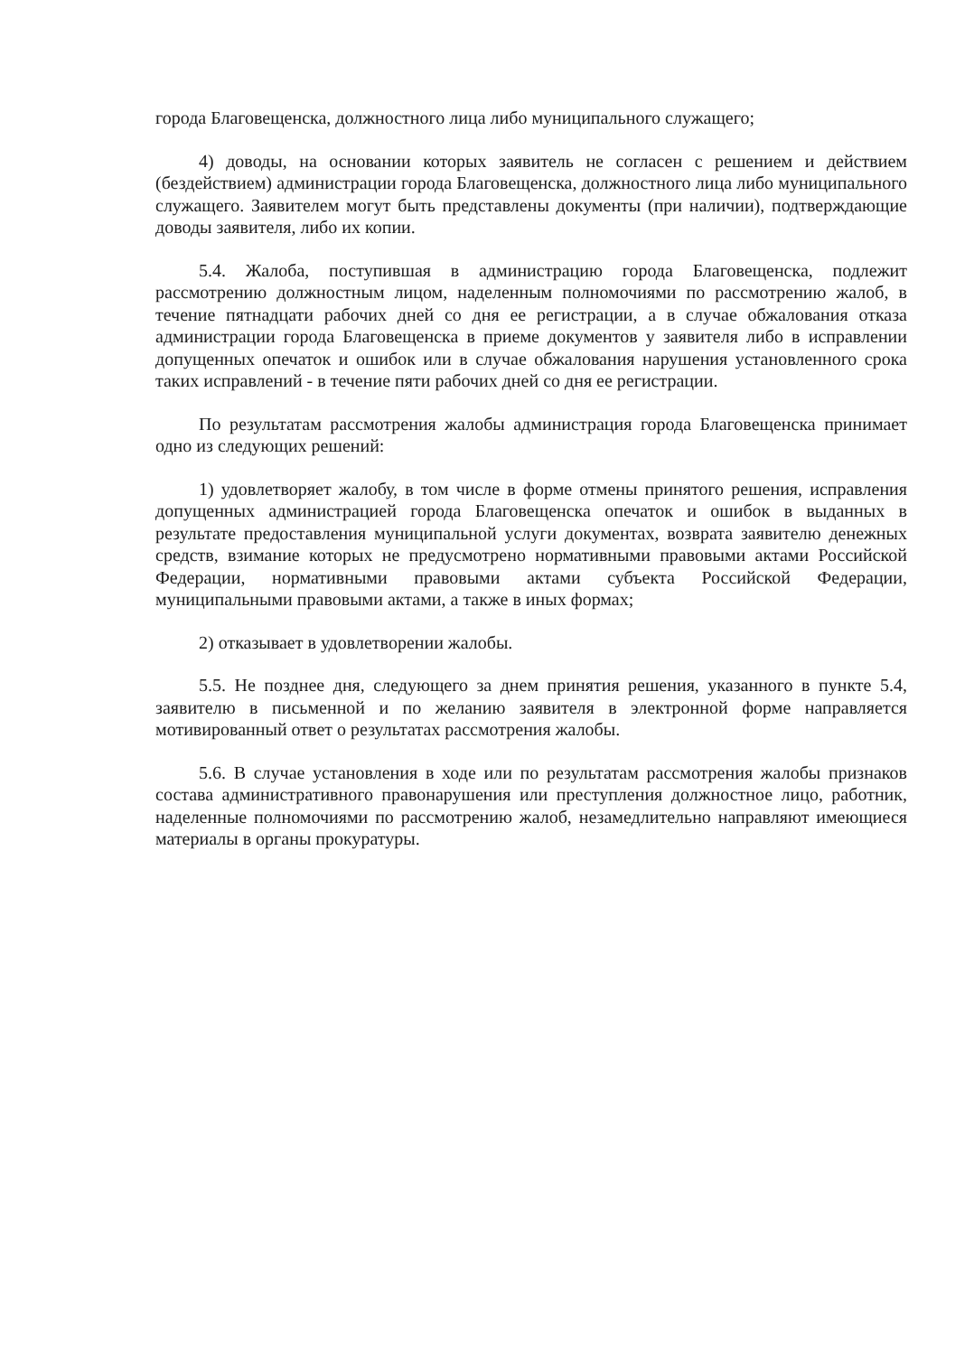города Благовещенска, должностного лица либо муниципального служащего;
4) доводы, на основании которых заявитель не согласен с решением и действием (бездействием) администрации города Благовещенска, должностного лица либо муниципального служащего. Заявителем могут быть представлены документы (при наличии), подтверждающие доводы заявителя, либо их копии.
5.4. Жалоба, поступившая в администрацию города Благовещенска, подлежит рассмотрению должностным лицом, наделенным полномочиями по рассмотрению жалоб, в течение пятнадцати рабочих дней со дня ее регистрации, а в случае обжалования отказа администрации города Благовещенска в приеме документов у заявителя либо в исправлении допущенных опечаток и ошибок или в случае обжалования нарушения установленного срока таких исправлений - в течение пяти рабочих дней со дня ее регистрации.
По результатам рассмотрения жалобы администрация города Благовещенска принимает одно из следующих решений:
1) удовлетворяет жалобу, в том числе в форме отмены принятого решения, исправления допущенных администрацией города Благовещенска опечаток и ошибок в выданных в результате предоставления муниципальной услуги документах, возврата заявителю денежных средств, взимание которых не предусмотрено нормативными правовыми актами Российской Федерации, нормативными правовыми актами субъекта Российской Федерации, муниципальными правовыми актами, а также в иных формах;
2) отказывает в удовлетворении жалобы.
5.5. Не позднее дня, следующего за днем принятия решения, указанного в пункте 5.4, заявителю в письменной и по желанию заявителя в электронной форме направляется мотивированный ответ о результатах рассмотрения жалобы.
5.6. В случае установления в ходе или по результатам рассмотрения жалобы признаков состава административного правонарушения или преступления должностное лицо, работник, наделенные полномочиями по рассмотрению жалоб, незамедлительно направляют имеющиеся материалы в органы прокуратуры.